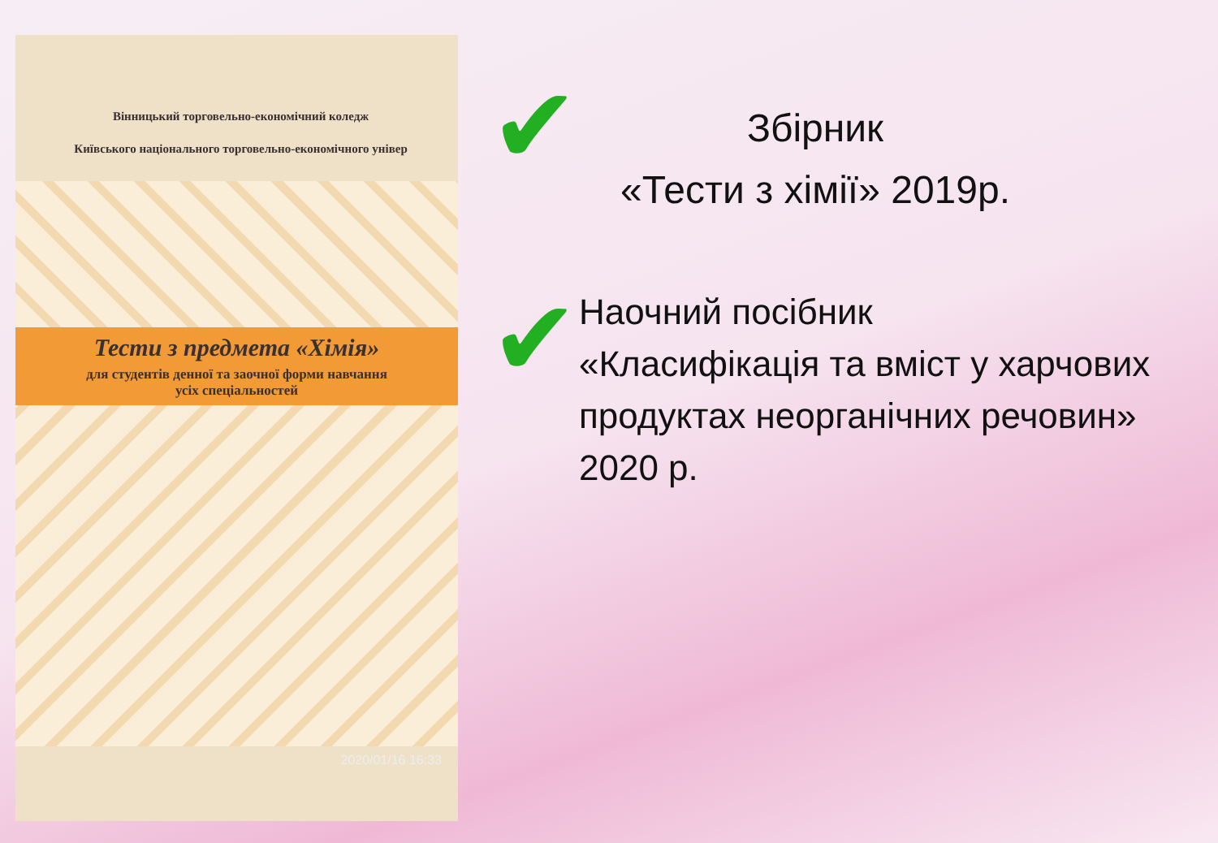Вінницький торговельно-економічний коледж
Київського національного торговельно-економічного універ
Тести з предмета «Хімія»
для студентів денної та заочної форми навчання
усіх спеціальностей
2020/01/16 16:33
✔
Збірник
«Тести з хімії» 2019р.
✔
Наочний посібник
«Класифікація та вміст у харчових продуктах неорганічних речовин» 2020 р.